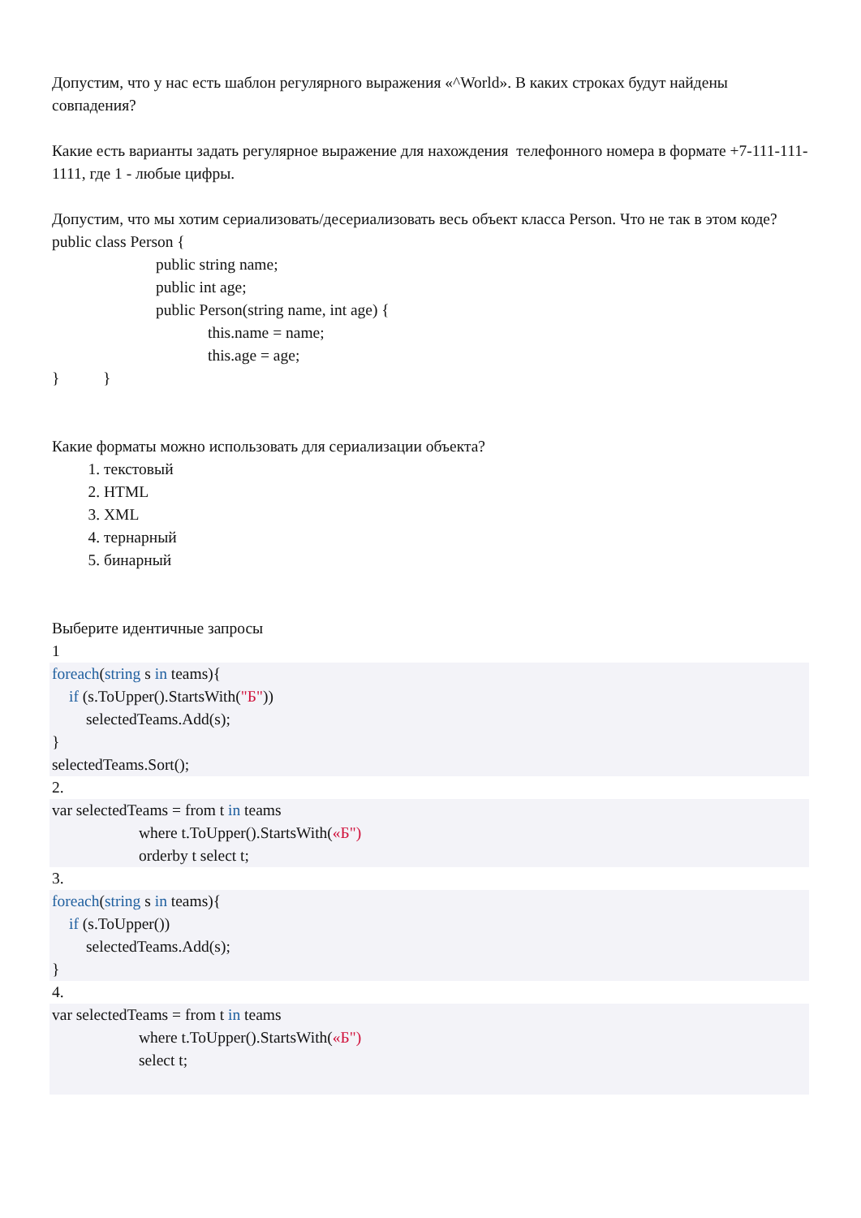Допустим, что у нас есть шаблон регулярного выражения «^World». В каких строках будут найдены совпадения?
Какие есть варианты задать регулярное выражение для нахождения телефонного номера в формате +7-111-111-1111, где 1 - любые цифры.
Допустим, что мы хотим сериализовать/десериализовать весь объект класса Person. Что не так в этом коде?
public class Person {
public string name;
public int age;
public Person(string name, int age) {
this.name = name;
this.age = age;
} }
Какие форматы можно использовать для сериализации объекта?
1. текстовый
2. HTML
3. XML
4. тернарный
5. бинарный
Выберите идентичные запросы
1
foreach(string s in teams){
if (s.ToUpper().StartsWith("Б"))
selectedTeams.Add(s);
}
selectedTeams.Sort();
2.
var selectedTeams = from t in teams
where t.ToUpper().StartsWith(«Б")
orderby t select t;
3.
foreach(string s in teams){
if (s.ToUpper())
selectedTeams.Add(s);
}
4.
var selectedTeams = from t in teams
where t.ToUpper().StartsWith(«Б")
select t;